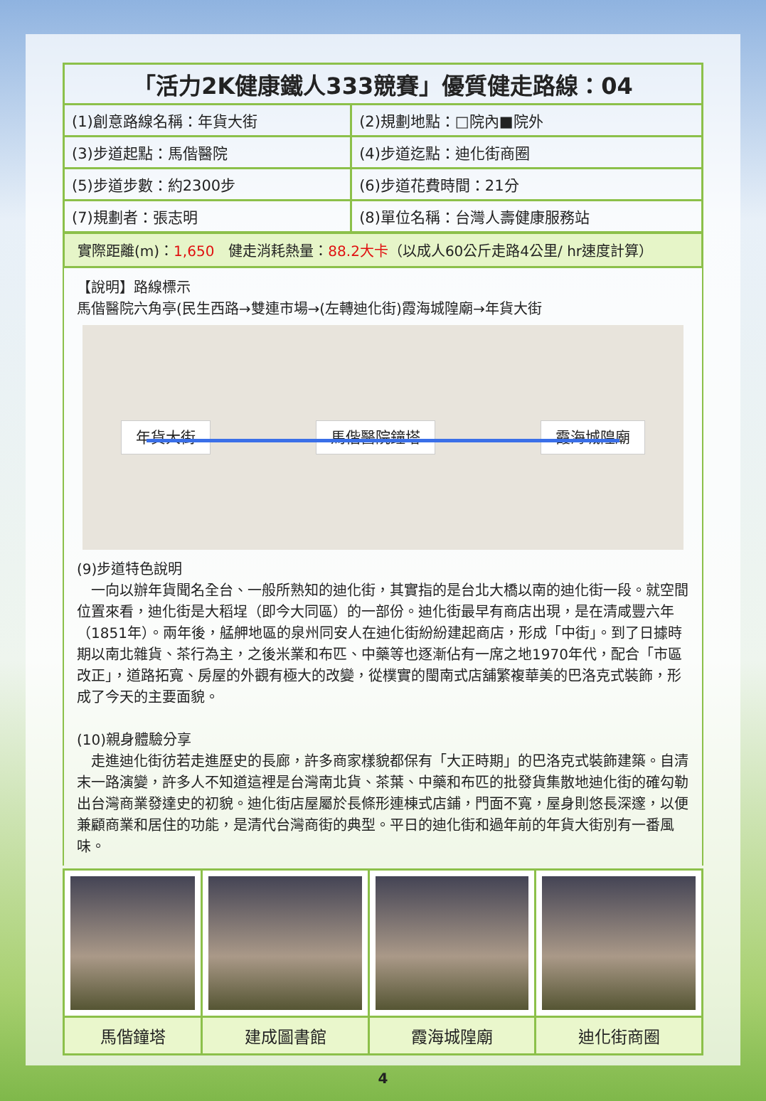| 「活力2K健康鐵人333競賽」優質健走路線：04 | |
| --- | --- |
| (1)創意路線名稱：年貨大街 | (2)規劃地點：□院內■院外 |
| (3)步道起點：馬偕醫院 | (4)步道迄點：迪化街商圈 |
| (5)步道步數：約2300步 | (6)步道花費時間：21分 |
| (7)規劃者：張志明 | (8)單位名稱：台灣人壽健康服務站 |
實際距離(m)：1,650　健走消耗熱量：88.2大卡（以成人60公斤走路4公里/ hr速度計算）
【說明】路線標示
馬偕醫院六角亭(民生西路→雙連市場→(左轉迪化街)霞海城隍廟→年貨大街
年貨大街 馬偕醫院鐘塔 霞海城隍廟
(9)步道特色說明
　一向以辦年貨聞名全台、一般所熟知的迪化街，其實指的是台北大橋以南的迪化街一段。就空間位置來看，迪化街是大稻埕（即今大同區）的一部份。迪化街最早有商店出現，是在清咸豐六年（1851年）。兩年後，艋舺地區的泉州同安人在迪化街紛紛建起商店，形成「中街」。到了日據時期以南北雜貨、茶行為主，之後米業和布匹、中藥等也逐漸佔有一席之地1970年代，配合「市區改正」，道路拓寬、房屋的外觀有極大的改變，從樸實的閩南式店舖繁複華美的巴洛克式裝飾，形成了今天的主要面貌。
(10)親身體驗分享
　走進迪化街彷若走進歷史的長廊，許多商家樣貌都保有「大正時期」的巴洛克式裝飾建築。自清末一路演變，許多人不知道這裡是台灣南北貨、茶葉、中藥和布匹的批發貨集散地迪化街的確勾勒出台灣商業發達史的初貌。迪化街店屋屬於長條形連棟式店鋪，門面不寬，屋身則悠長深邃，以便兼顧商業和居住的功能，是清代台灣商街的典型。平日的迪化街和過年前的年貨大街別有一番風味。
| 馬偕鐘塔 | 建成圖書館 | 霞海城隍廟 | 迪化街商圈 |
4